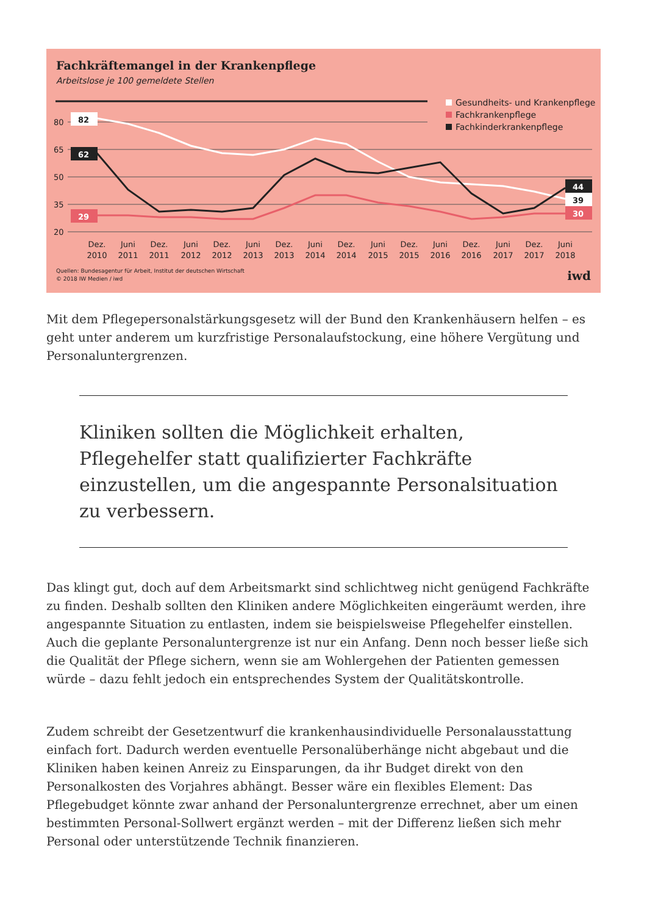Fachkräftemangel in der Krankenpflege
Arbeitslose je 100 gemeldete Stellen
80
65
50
35
20
82
62
29
44
39
30
Dez.
2010
Juni
2011
Dez.
2011
Juni
2012
Dez.
2012
Juni
2013
Dez.
2013
Juni
2014
Dez.
2014
Juni
2015
Dez.
2015
Juni
2016
Dez.
2016
Juni
2017
Dez.
2017
Juni
2018
Gesundheits- und Krankenpflege
Fachkrankenpflege
Fachkinderkrankenpflege
Quellen: Bundesagentur für Arbeit, Institut der deutschen Wirtschaft
© 2018 IW Medien / iwd
iwd
Mit dem Pflegepersonalstärkungsgesetz will der Bund den Krankenhäusern helfen – es geht unter anderem um kurzfristige Personalaufstockung, eine höhere Vergütung und Personaluntergrenzen.
Kliniken sollten die Möglichkeit erhalten, Pflegehelfer statt qualifizierter Fachkräfte einzustellen, um die angespannte Personalsituation zu verbessern.
Das klingt gut, doch auf dem Arbeitsmarkt sind schlichtweg nicht genügend Fachkräfte zu finden. Deshalb sollten den Kliniken andere Möglichkeiten eingeräumt werden, ihre angespannte Situation zu entlasten, indem sie beispielsweise Pflegehelfer einstellen. Auch die geplante Personaluntergrenze ist nur ein Anfang. Denn noch besser ließe sich die Qualität der Pflege sichern, wenn sie am Wohlergehen der Patienten gemessen würde – dazu fehlt jedoch ein entsprechendes System der Qualitätskontrolle.
Zudem schreibt der Gesetzentwurf die krankenhausindividuelle Personalausstattung einfach fort. Dadurch werden eventuelle Personalüberhänge nicht abgebaut und die Kliniken haben keinen Anreiz zu Einsparungen, da ihr Budget direkt von den Personalkosten des Vorjahres abhängt. Besser wäre ein flexibles Element: Das Pflegebudget könnte zwar anhand der Personaluntergrenze errechnet, aber um einen bestimmten Personal-Sollwert ergänzt werden – mit der Differenz ließen sich mehr Personal oder unterstützende Technik finanzieren.